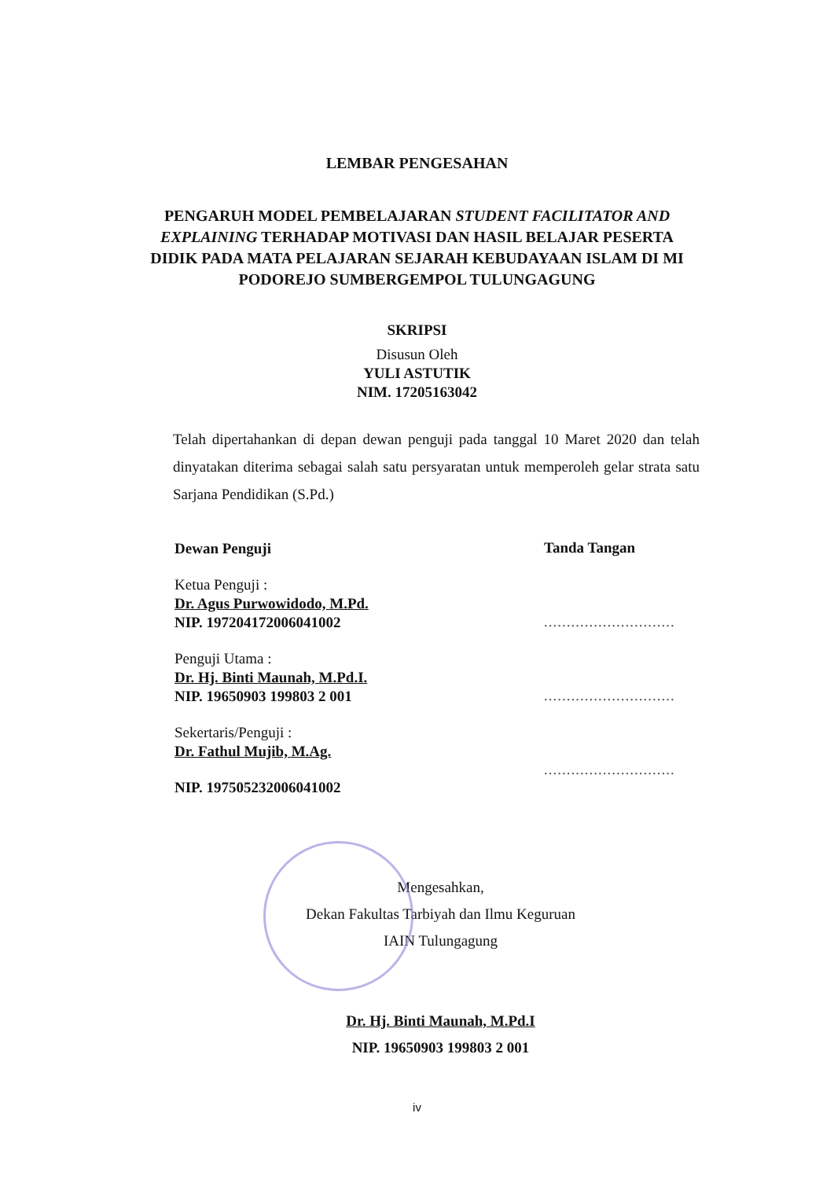LEMBAR PENGESAHAN
PENGARUH MODEL PEMBELAJARAN STUDENT FACILITATOR AND EXPLAINING TERHADAP MOTIVASI DAN HASIL BELAJAR PESERTA DIDIK PADA MATA PELAJARAN SEJARAH KEBUDAYAAN ISLAM DI MI PODOREJO SUMBERGEMPOL TULUNGAGUNG
SKRIPSI
Disusun Oleh
YULI ASTUTIK
NIM. 17205163042
Telah dipertahankan di depan dewan penguji pada tanggal 10 Maret 2020 dan telah dinyatakan diterima sebagai salah satu persyaratan untuk memperoleh gelar strata satu Sarjana Pendidikan (S.Pd.)
Dewan Penguji
Ketua Penguji :
Dr. Agus Purwowidodo, M.Pd.
NIP. 197204172006041002
Penguji Utama :
Dr. Hj. Binti Maunah, M.Pd.I.
NIP. 19650903 199803 2 001
Sekertaris/Penguji :
Dr. Fathul Mujib, M.Ag.
NIP. 197505232006041002
Tanda Tangan
.............................
.............................
.............................
Mengesahkan,
Dekan Fakultas Tarbiyah dan Ilmu Keguruan
IAIN Tulungagung
Dr. Hj. Binti Maunah, M.Pd.I
NIP. 19650903 199803 2 001
iv